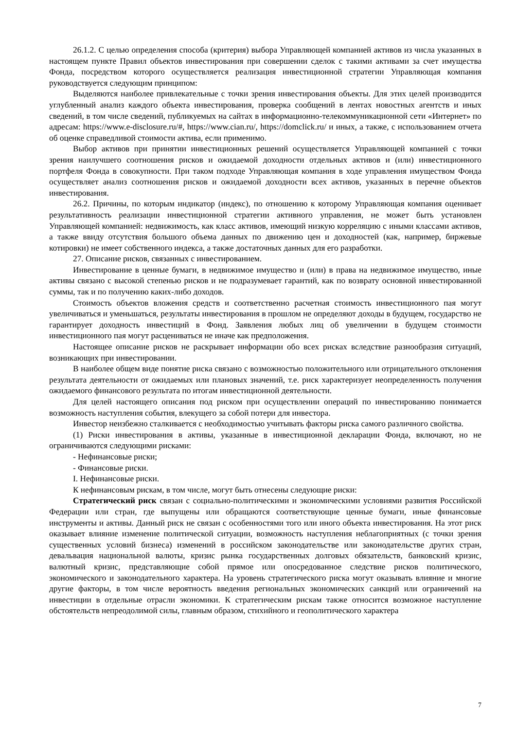26.1.2. С целью определения способа (критерия) выбора Управляющей компанией активов из числа указанных в настоящем пункте Правил объектов инвестирования при совершении сделок с такими активами за счет имущества Фонда, посредством которого осуществляется реализация инвестиционной стратегии Управляющая компания руководствуется следующим принципом:
Выделяются наиболее привлекательные с точки зрения инвестирования объекты. Для этих целей производится углубленный анализ каждого объекта инвестирования, проверка сообщений в лентах новостных агентств и иных сведений, в том числе сведений, публикуемых на сайтах в информационно-телекоммуникационной сети «Интернет» по адресам: https://www.e-disclosure.ru/#, https://www.cian.ru/, https://domclick.ru/ и иных, а также, с использованием отчета об оценке справедливой стоимости актива, если применимо.
Выбор активов при принятии инвестиционных решений осуществляется Управляющей компанией с точки зрения наилучшего соотношения рисков и ожидаемой доходности отдельных активов и (или) инвестиционного портфеля Фонда в совокупности. При таком подходе Управляющая компания в ходе управления имуществом Фонда осуществляет анализ соотношения рисков и ожидаемой доходности всех активов, указанных в перечне объектов инвестирования.
26.2. Причины, по которым индикатор (индекс), по отношению к которому Управляющая компания оценивает результативность реализации инвестиционной стратегии активного управления, не может быть установлен Управляющей компанией: недвижимость, как класс активов, имеющий низкую корреляцию с иными классами активов, а также ввиду отсутствия большого объема данных по движению цен и доходностей (как, например, биржевые котировки) не имеет собственного индекса, а также достаточных данных для его разработки.
27. Описание рисков, связанных с инвестированием.
Инвестирование в ценные бумаги, в недвижимое имущество и (или) в права на недвижимое имущество, иные активы связано с высокой степенью рисков и не подразумевает гарантий, как по возврату основной инвестированной суммы, так и по получению каких-либо доходов.
Стоимость объектов вложения средств и соответственно расчетная стоимость инвестиционного пая могут увеличиваться и уменьшаться, результаты инвестирования в прошлом не определяют доходы в будущем, государство не гарантирует доходность инвестиций в Фонд. Заявления любых лиц об увеличении в будущем стоимости инвестиционного пая могут расцениваться не иначе как предположения.
Настоящее описание рисков не раскрывает информации обо всех рисках вследствие разнообразия ситуаций, возникающих при инвестировании.
В наиболее общем виде понятие риска связано с возможностью положительного или отрицательного отклонения результата деятельности от ожидаемых или плановых значений, т.е. риск характеризует неопределенность получения ожидаемого финансового результата по итогам инвестиционной деятельности.
Для целей настоящего описания под риском при осуществлении операций по инвестированию понимается возможность наступления события, влекущего за собой потери для инвестора.
Инвестор неизбежно сталкивается с необходимостью учитывать факторы риска самого различного свойства.
(1) Риски инвестирования в активы, указанные в инвестиционной декларации Фонда, включают, но не ограничиваются следующими рисками:
- Нефинансовые риски;
- Финансовые риски.
I. Нефинансовые риски.
К нефинансовым рискам, в том числе, могут быть отнесены следующие риски:
Стратегический риск связан с социально-политическими и экономическими условиями развития Российской Федерации или стран, где выпущены или обращаются соответствующие ценные бумаги, иные финансовые инструменты и активы. Данный риск не связан с особенностями того или иного объекта инвестирования. На этот риск оказывает влияние изменение политической ситуации, возможность наступления неблагоприятных (с точки зрения существенных условий бизнеса) изменений в российском законодательстве или законодательстве других стран, девальвация национальной валюты, кризис рынка государственных долговых обязательств, банковский кризис, валютный кризис, представляющие собой прямое или опосредованное следствие рисков политического, экономического и законодательного характера. На уровень стратегического риска могут оказывать влияние и многие другие факторы, в том числе вероятность введения региональных экономических санкций или ограничений на инвестиции в отдельные отрасли экономики. К стратегическим рискам также относится возможное наступление обстоятельств непреодолимой силы, главным образом, стихийного и геополитического характера
7